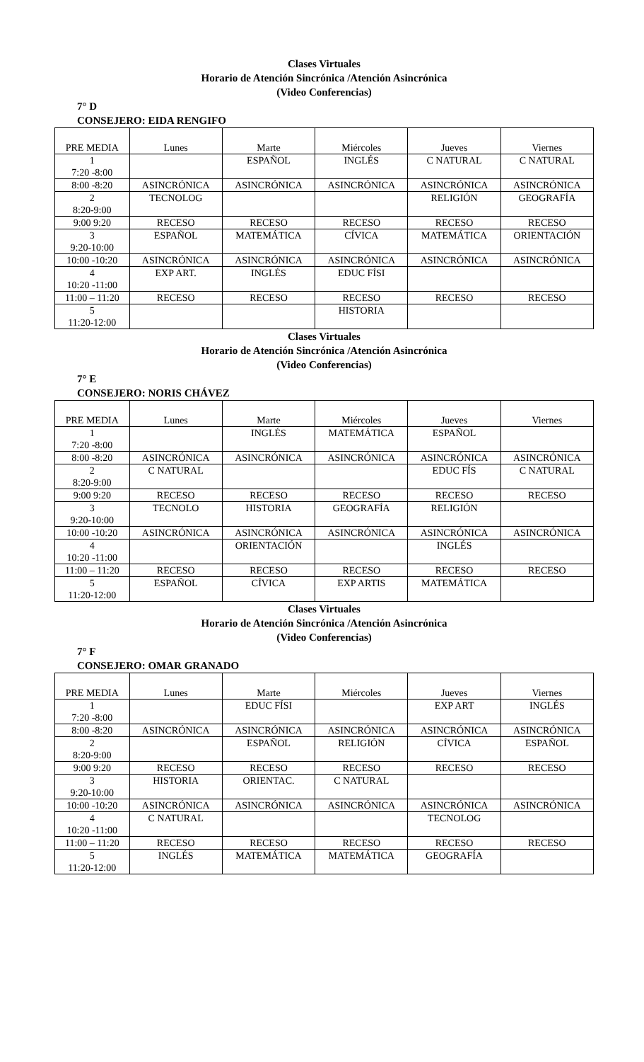Clases Virtuales
Horario de Atención Sincrónica /Atención Asincrónica
(Video Conferencias)
7° D
CONSEJERO: EIDA RENGIFO
| PRE MEDIA | Lunes | Marte | Miércoles | Jueves | Viernes |
| --- | --- | --- | --- | --- | --- |
| 1 7:20 -8:00 | | ESPAÑOL | INGLÉS | C NATURAL | C NATURAL |
| 8:00 -8:20 | ASINCRÓNICA | ASINCRÓNICA | ASINCRÓNICA | ASINCRÓNICA | ASINCRÓNICA |
| 2 8:20-9:00 | TECNOLOG | | | RELIGIÓN | GEOGRAFÍA |
| 9:00 9:20 | RECESO | RECESO | RECESO | RECESO | RECESO |
| 3 9:20-10:00 | ESPAÑOL | MATEMÁTICA | CÍVICA | MATEMÁTICA | ORIENTACIÓN |
| 10:00 -10:20 | ASINCRÓNICA | ASINCRÓNICA | ASINCRÓNICA | ASINCRÓNICA | ASINCRÓNICA |
| 4 10:20 -11:00 | EXP ART. | INGLÉS | EDUC FÍSI | | |
| 11:00 – 11:20 | RECESO | RECESO | RECESO | RECESO | RECESO |
| 5 11:20-12:00 | | | HISTORIA | | |
Clases Virtuales
Horario de Atención Sincrónica /Atención Asincrónica
(Video Conferencias)
7° E
CONSEJERO: NORIS CHÁVEZ
| PRE MEDIA | Lunes | Marte | Miércoles | Jueves | Viernes |
| --- | --- | --- | --- | --- | --- |
| 1 7:20 -8:00 | | INGLÉS | MATEMÁTICA | ESPAÑOL | |
| 8:00 -8:20 | ASINCRÓNICA | ASINCRÓNICA | ASINCRÓNICA | ASINCRÓNICA | ASINCRÓNICA |
| 2 8:20-9:00 | C NATURAL | | | EDUC FÍS | C NATURAL |
| 9:00 9:20 | RECESO | RECESO | RECESO | RECESO | RECESO |
| 3 9:20-10:00 | TECNOLO | HISTORIA | GEOGRAFÍA | RELIGIÓN | |
| 10:00 -10:20 | ASINCRÓNICA | ASINCRÓNICA | ASINCRÓNICA | ASINCRÓNICA | ASINCRÓNICA |
| 4 10:20 -11:00 | | ORIENTACIÓN | | INGLÉS | |
| 11:00 – 11:20 | RECESO | RECESO | RECESO | RECESO | RECESO |
| 5 11:20-12:00 | ESPAÑOL | CÍVICA | EXP ARTIS | MATEMÁTICA | |
Clases Virtuales
Horario de Atención Sincrónica /Atención Asincrónica
(Video Conferencias)
7° F
CONSEJERO: OMAR GRANADO
| PRE MEDIA | Lunes | Marte | Miércoles | Jueves | Viernes |
| --- | --- | --- | --- | --- | --- |
| 1 7:20 -8:00 | | EDUC FÍSI | | EXP ART | INGLÉS |
| 8:00 -8:20 | ASINCRÓNICA | ASINCRÓNICA | ASINCRÓNICA | ASINCRÓNICA | ASINCRÓNICA |
| 2 8:20-9:00 | | ESPAÑOL | RELIGIÓN | CÍVICA | ESPAÑOL |
| 9:00 9:20 | RECESO | RECESO | RECESO | RECESO | RECESO |
| 3 9:20-10:00 | HISTORIA | ORIENTAC. | C NATURAL | | |
| 10:00 -10:20 | ASINCRÓNICA | ASINCRÓNICA | ASINCRÓNICA | ASINCRÓNICA | ASINCRÓNICA |
| 4 10:20 -11:00 | C NATURAL | | | TECNOLOG | |
| 11:00 – 11:20 | RECESO | RECESO | RECESO | RECESO | RECESO |
| 5 11:20-12:00 | INGLÉS | MATEMÁTICA | MATEMÁTICA | GEOGRAFÍA | |